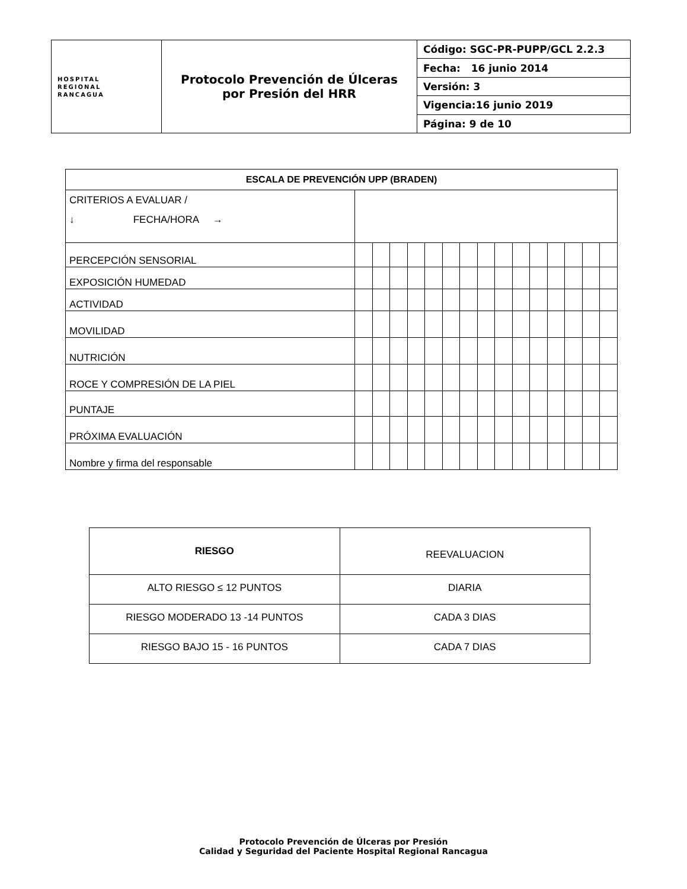| HOSPITAL REGIONAL RANCAGUA | Protocolo Prevención de Úlceras por Presión del HRR | Código: SGC-PR-PUPP/GCL 2.2.3 |
| | | Fecha: 16 junio 2014 |
| | | Versión: 3 |
| | | Vigencia:16 junio 2019 |
| | | Página: 9 de 10 |
| ESCALA DE PREVENCIÓN UPP (BRADEN) | | | | | | | | | | | | | | | |
| --- | --- | --- | --- | --- | --- | --- | --- | --- | --- | --- | --- | --- | --- | --- | --- |
| CRITERIOS A EVALUAR / ↓ FECHA/HORA → | | | | | | | | | | | | | | | |
| PERCEPCIÓN SENSORIAL | | | | | | | | | | | | | | | |
| EXPOSICIÓN HUMEDAD | | | | | | | | | | | | | | | |
| ACTIVIDAD | | | | | | | | | | | | | | | |
| MOVILIDAD | | | | | | | | | | | | | | | |
| NUTRICIÓN | | | | | | | | | | | | | | | |
| ROCE Y COMPRESIÓN DE LA PIEL | | | | | | | | | | | | | | | |
| PUNTAJE | | | | | | | | | | | | | | | |
| PRÓXIMA EVALUACIÓN | | | | | | | | | | | | | | | |
| Nombre y firma del responsable | | | | | | | | | | | | | | | |
| RIESGO | REEVALUACION |
| ALTO RIESGO ≤ 12 PUNTOS | DIARIA |
| RIESGO MODERADO 13 -14 PUNTOS | CADA 3 DIAS |
| RIESGO BAJO 15 - 16 PUNTOS | CADA 7 DIAS |
Protocolo Prevención de Úlceras por Presión
Calidad y Seguridad del Paciente Hospital Regional Rancagua